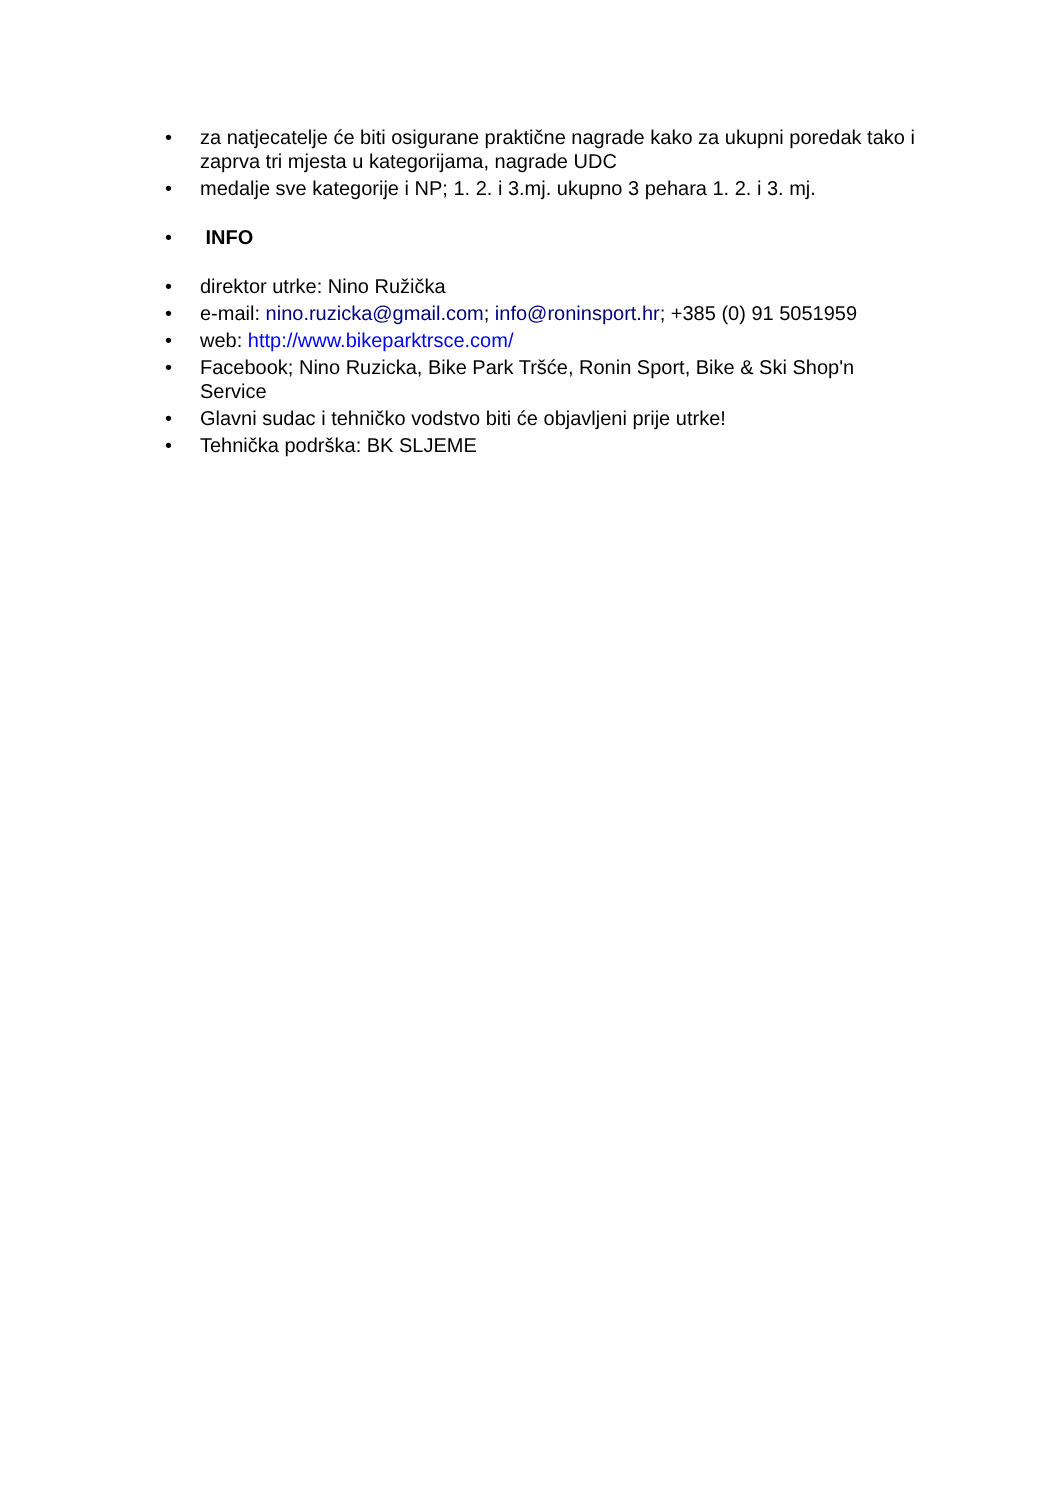• za natjecatelje će biti osigurane praktične nagrade kako za ukupni poredak tako i zaprva tri mjesta u kategorijama, nagrade UDC
• medalje sve kategorije i NP; 1. 2. i 3.mj. ukupno 3 pehara 1. 2. i 3. mj.
• INFO
• direktor utrke: Nino Ružička
• e-mail: nino.ruzicka@gmail.com; info@roninsport.hr; +385 (0) 91 5051959
• web: http://www.bikeparktrsce.com/
• Facebook; Nino Ruzicka, Bike Park Tršće, Ronin Sport, Bike & Ski Shop'n Service
• Glavni sudac i tehničko vodstvo biti će objavljeni prije utrke!
• Tehnička podrška: BK SLJEME